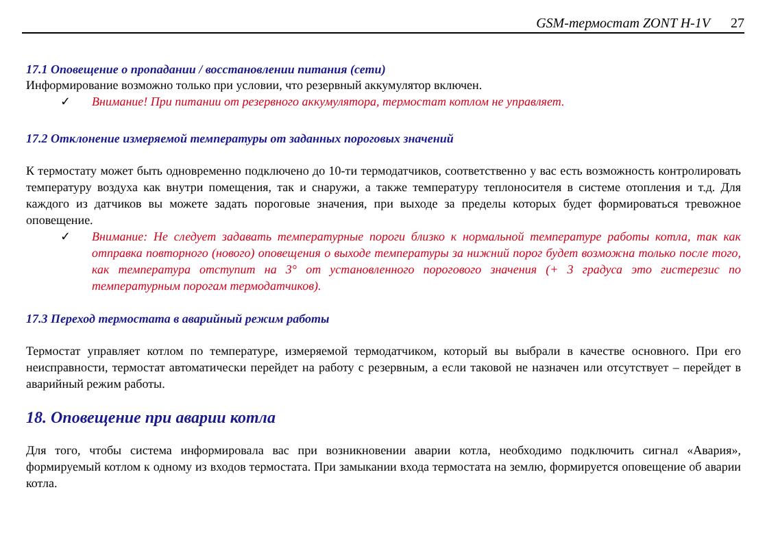GSM-термостат ZONT H-1V 27
17.1 Оповещение о пропадании / восстановлении питания (сети)
Информирование возможно только при условии, что резервный аккумулятор включен.
✓ Внимание! При питании от резервного аккумулятора, термостат котлом не управляет.
17.2 Отклонение измеряемой температуры от заданных пороговых значений
К термостату может быть одновременно подключено до 10-ти термодатчиков, соответственно у вас есть возможность контролировать температуру воздуха как внутри помещения, так и снаружи, а также температуру теплоносителя в системе отопления и т.д. Для каждого из датчиков вы можете задать пороговые значения, при выходе за пределы которых будет формироваться тревожное оповещение.
✓ Внимание: Не следует задавать температурные пороги близко к нормальной температуре работы котла, так как отправка повторного (нового) оповещения о выходе температуры за нижний порог будет возможна только после того, как температура отступит на 3° от установленного порогового значения (+ 3 градуса это гистерезис по температурным порогам термодатчиков).
17.3 Переход термостата в аварийный режим работы
Термостат управляет котлом по температуре, измеряемой термодатчиком, который вы выбрали в качестве основного. При его неисправности, термостат автоматически перейдет на работу с резервным, а если таковой не назначен или отсутствует – перейдет в аварийный режим работы.
18. Оповещение при аварии котла
Для того, чтобы система информировала вас при возникновении аварии котла, необходимо подключить сигнал «Авария», формируемый котлом к одному из входов термостата. При замыкании входа термостата на землю, формируется оповещение об аварии котла.